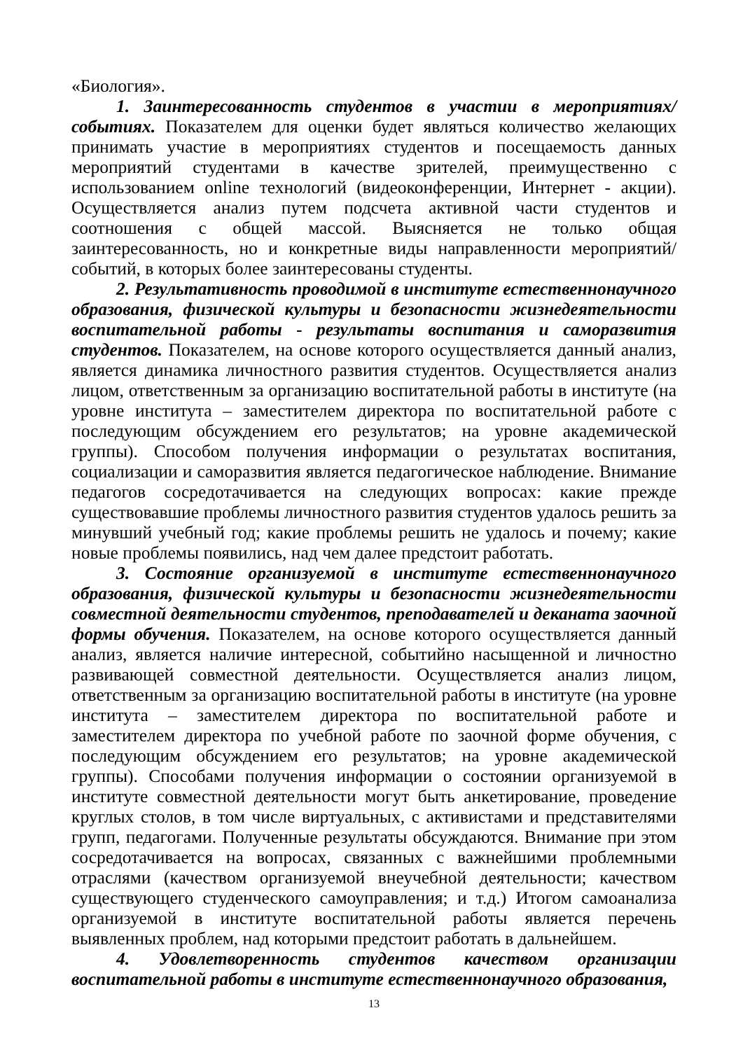«Биология».
1. Заинтересованность студентов в участии в мероприятиях/ событиях. Показателем для оценки будет являться количество желающих принимать участие в мероприятиях студентов и посещаемость данных мероприятий студентами в качестве зрителей, преимущественно с использованием online технологий (видеоконференции, Интернет - акции). Осуществляется анализ путем подсчета активной части студентов и соотношения с общей массой. Выясняется не только общая заинтересованность, но и конкретные виды направленности мероприятий/событий, в которых более заинтересованы студенты.
2. Результативность проводимой в институте естественнонаучного образования, физической культуры и безопасности жизнедеятельности воспитательной работы - результаты воспитания и саморазвития студентов. Показателем, на основе которого осуществляется данный анализ, является динамика личностного развития студентов. Осуществляется анализ лицом, ответственным за организацию воспитательной работы в институте (на уровне института – заместителем директора по воспитательной работе с последующим обсуждением его результатов; на уровне академической группы). Способом получения информации о результатах воспитания, социализации и саморазвития является педагогическое наблюдение. Внимание педагогов сосредотачивается на следующих вопросах: какие прежде существовавшие проблемы личностного развития студентов удалось решить за минувший учебный год; какие проблемы решить не удалось и почему; какие новые проблемы появились, над чем далее предстоит работать.
3. Состояние организуемой в институте естественнонаучного образования, физической культуры и безопасности жизнедеятельности совместной деятельности студентов, преподавателей и деканата заочной формы обучения. Показателем, на основе которого осуществляется данный анализ, является наличие интересной, событийно насыщенной и личностно развивающей совместной деятельности. Осуществляется анализ лицом, ответственным за организацию воспитательной работы в институте (на уровне института – заместителем директора по воспитательной работе и заместителем директора по учебной работе по заочной форме обучения, с последующим обсуждением его результатов; на уровне академической группы). Способами получения информации о состоянии организуемой в институте совместной деятельности могут быть анкетирование, проведение круглых столов, в том числе виртуальных, с активистами и представителями групп, педагогами. Полученные результаты обсуждаются. Внимание при этом сосредотачивается на вопросах, связанных с важнейшими проблемными отраслями (качеством организуемой внеучебной деятельности; качеством существующего студенческого самоуправления; и т.д.) Итогом самоанализа организуемой в институте воспитательной работы является перечень выявленных проблем, над которыми предстоит работать в дальнейшем.
4. Удовлетворенность студентов качеством организации воспитательной работы в институте естественнонаучного образования,
13